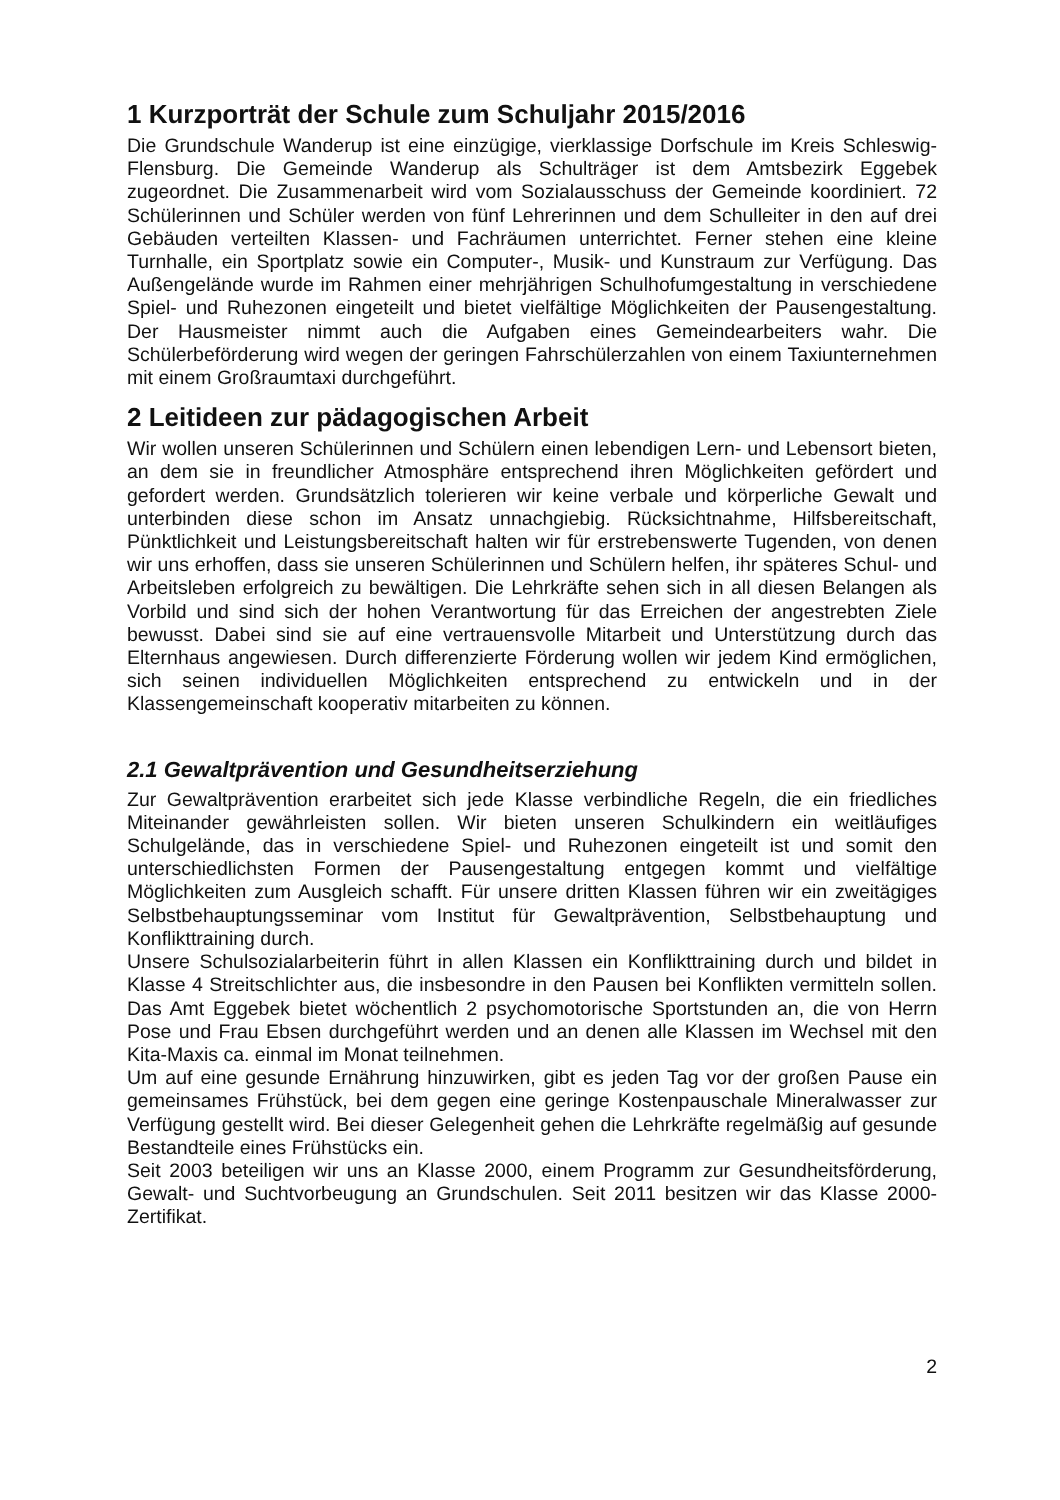1 Kurzporträt der Schule zum Schuljahr 2015/2016
Die Grundschule Wanderup ist eine einzügige, vierklassige Dorfschule im Kreis Schleswig-Flensburg. Die Gemeinde Wanderup als Schulträger ist dem Amtsbezirk Eggebek zugeordnet. Die Zusammenarbeit wird vom Sozialausschuss der Gemeinde koordiniert. 72 Schülerinnen und Schüler werden von fünf Lehrerinnen und dem Schulleiter in den auf drei Gebäuden verteilten Klassen- und Fachräumen unterrichtet. Ferner stehen eine kleine Turnhalle, ein Sportplatz sowie ein Computer-, Musik- und Kunstraum zur Verfügung. Das Außengelände wurde im Rahmen einer mehrjährigen Schulhofumgestaltung in verschiedene Spiel- und Ruhezonen eingeteilt und bietet vielfältige Möglichkeiten der Pausengestaltung. Der Hausmeister nimmt auch die Aufgaben eines Gemeindearbeiters wahr. Die Schülerbeförderung wird wegen der geringen Fahrschülerzahlen von einem Taxiunternehmen mit einem Großraumtaxi durchgeführt.
2 Leitideen zur pädagogischen Arbeit
Wir wollen unseren Schülerinnen und Schülern einen lebendigen Lern- und Lebensort bieten, an dem sie in freundlicher Atmosphäre entsprechend ihren Möglichkeiten gefördert und gefordert werden. Grundsätzlich tolerieren wir keine verbale und körperliche Gewalt und unterbinden diese schon im Ansatz unnachgiebig. Rücksichtnahme, Hilfsbereitschaft, Pünktlichkeit und Leistungsbereitschaft halten wir für erstrebenswerte Tugenden, von denen wir uns erhoffen, dass sie unseren Schülerinnen und Schülern helfen, ihr späteres Schul- und Arbeitsleben erfolgreich zu bewältigen. Die Lehrkräfte sehen sich in all diesen Belangen als Vorbild und sind sich der hohen Verantwortung für das Erreichen der angestrebten Ziele bewusst. Dabei sind sie auf eine vertrauensvolle Mitarbeit und Unterstützung durch das Elternhaus angewiesen. Durch differenzierte Förderung wollen wir jedem Kind ermöglichen, sich seinen individuellen Möglichkeiten entsprechend zu entwickeln und in der Klassengemeinschaft kooperativ mitarbeiten zu können.
2.1 Gewaltprävention und Gesundheitserziehung
Zur Gewaltprävention erarbeitet sich jede Klasse verbindliche Regeln, die ein friedliches Miteinander gewährleisten sollen. Wir bieten unseren Schulkindern ein weitläufiges Schulgelände, das in verschiedene Spiel- und Ruhezonen eingeteilt ist und somit den unterschiedlichsten Formen der Pausengestaltung entgegen kommt und vielfältige Möglichkeiten zum Ausgleich schafft. Für unsere dritten Klassen führen wir ein zweitägiges Selbstbehauptungsseminar vom Institut für Gewaltprävention, Selbstbehauptung und Konflikttraining durch.
Unsere Schulsozialarbeiterin führt in allen Klassen ein Konflikttraining durch und bildet in Klasse 4 Streitschlichter aus, die insbesondre in den Pausen bei Konflikten vermitteln sollen. Das Amt Eggebek bietet wöchentlich 2 psychomotorische Sportstunden an, die von Herrn Pose und Frau Ebsen durchgeführt werden und an denen alle Klassen im Wechsel mit den Kita-Maxis ca. einmal im Monat teilnehmen.
Um auf eine gesunde Ernährung hinzuwirken, gibt es jeden Tag vor der großen Pause ein gemeinsames Frühstück, bei dem gegen eine geringe Kostenpauschale Mineralwasser zur Verfügung gestellt wird. Bei dieser Gelegenheit gehen die Lehrkräfte regelmäßig auf gesunde Bestandteile eines Frühstücks ein.
Seit 2003 beteiligen wir uns an Klasse 2000, einem Programm zur Gesundheitsförderung, Gewalt- und Suchtvorbeugung an Grundschulen. Seit 2011 besitzen wir das Klasse 2000-Zertifikat.
2